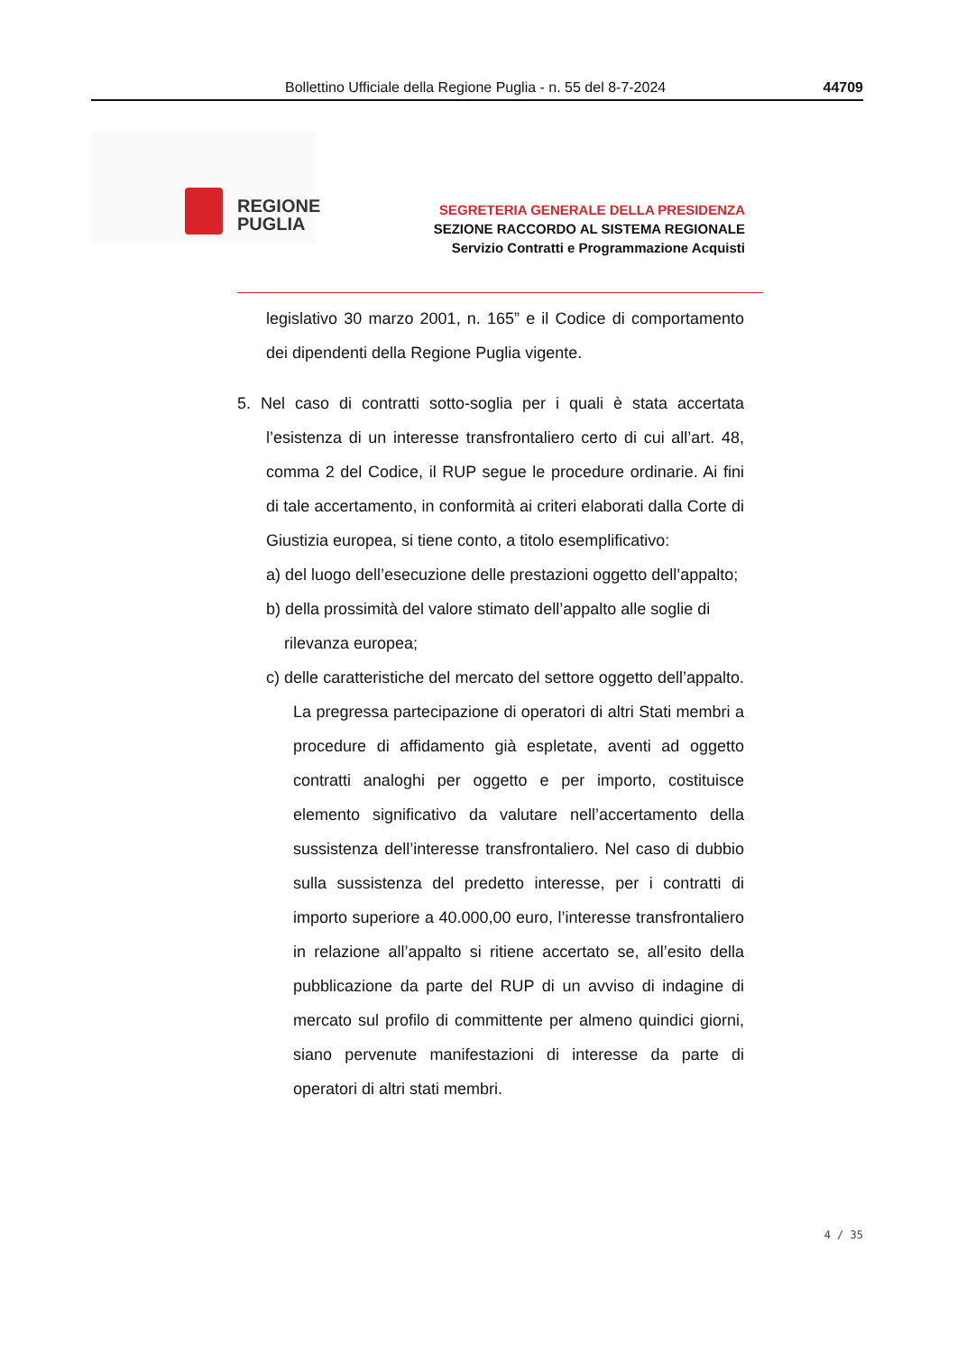Bollettino Ufficiale della Regione Puglia - n. 55 del 8-7-2024 44709
REGIONE
PUGLIA
SEGRETERIA GENERALE DELLA PRESIDENZA
SEZIONE RACCORDO AL SISTEMA REGIONALE
Servizio Contratti e Programmazione Acquisti
legislativo 30 marzo 2001, n. 165” e il Codice di comportamento dei dipendenti della Regione Puglia vigente.
5. Nel caso di contratti sotto-soglia per i quali è stata accertata l’esistenza di un interesse transfrontaliero certo di cui all’art. 48, comma 2 del Codice, il RUP segue le procedure ordinarie. Ai fini di tale accertamento, in conformità ai criteri elaborati dalla Corte di Giustizia europea, si tiene conto, a titolo esemplificativo:
a) del luogo dell’esecuzione delle prestazioni oggetto dell’appalto;
b) della prossimità del valore stimato dell’appalto alle soglie di rilevanza europea;
c) delle caratteristiche del mercato del settore oggetto dell’appalto. La pregressa partecipazione di operatori di altri Stati membri a procedure di affidamento già espletate, aventi ad oggetto contratti analoghi per oggetto e per importo, costituisce elemento significativo da valutare nell’accertamento della sussistenza dell’interesse transfrontaliero. Nel caso di dubbio sulla sussistenza del predetto interesse, per i contratti di importo superiore a 40.000,00 euro, l’interesse transfrontaliero in relazione all’appalto si ritiene accertato se, all’esito della pubblicazione da parte del RUP di un avviso di indagine di mercato sul profilo di committente per almeno quindici giorni, siano pervenute manifestazioni di interesse da parte di operatori di altri stati membri.
4 / 35